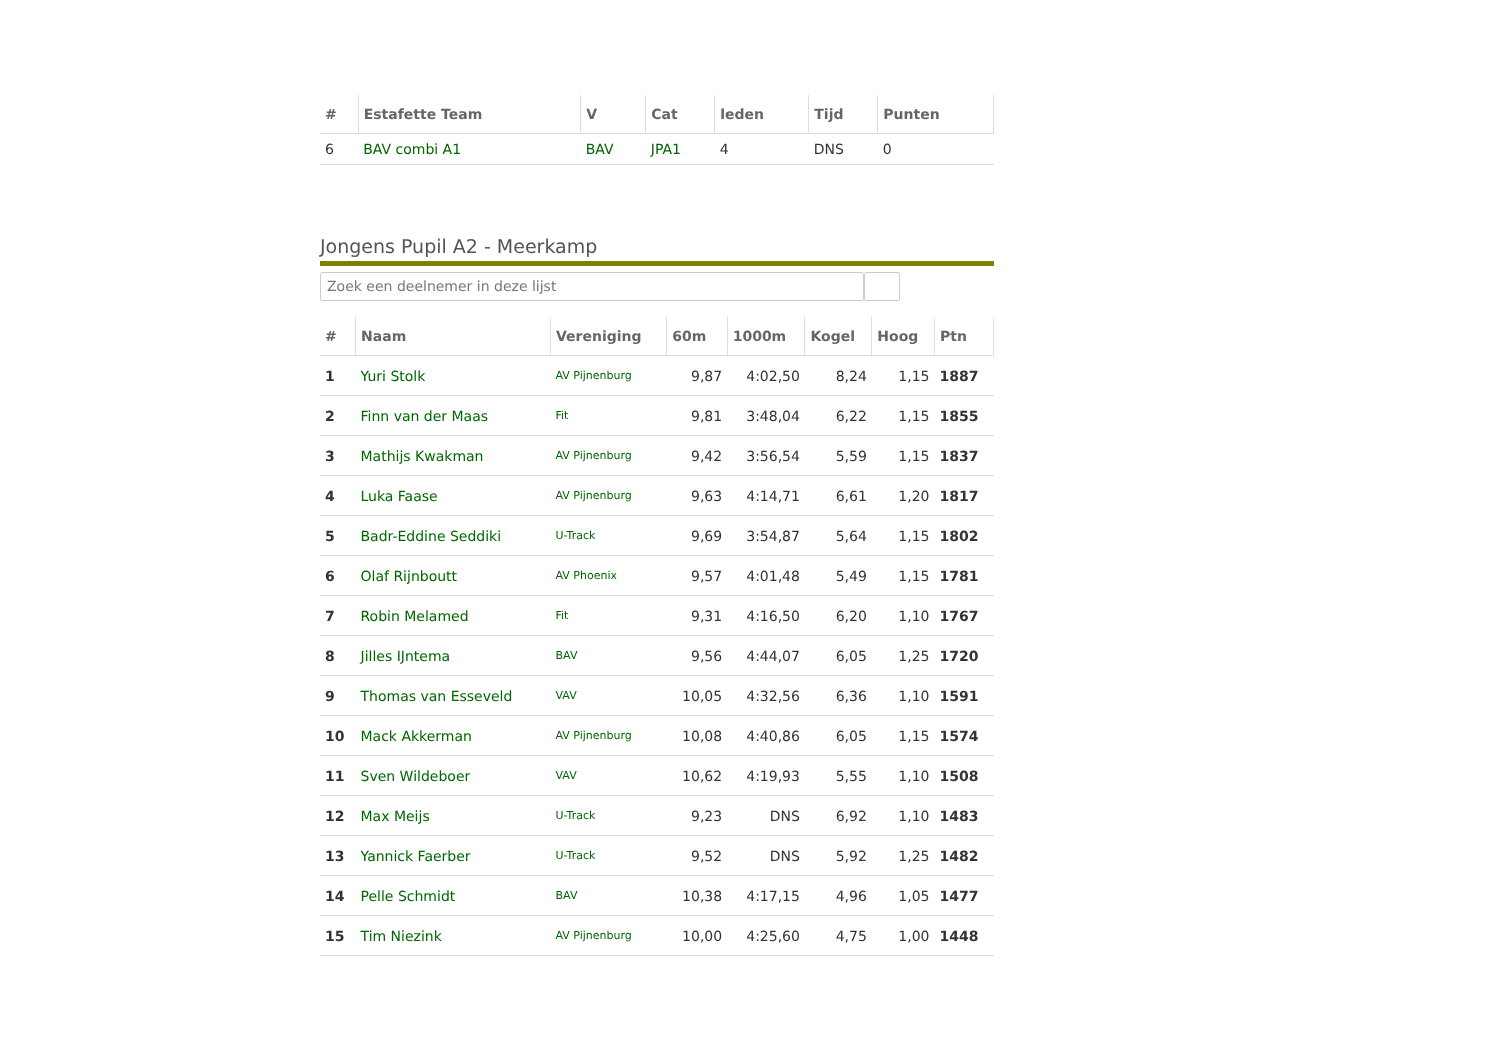| # | Estafette Team | V | Cat | leden | Tijd | Punten |
| --- | --- | --- | --- | --- | --- | --- |
| 6 | BAV combi A1 | BAV | JPA1 | 4 | DNS | 0 |
Jongens Pupil A2 - Meerkamp
Zoek een deelnemer in deze lijst
| # | Naam | Vereniging | 60m | 1000m | Kogel | Hoog | Ptn |
| --- | --- | --- | --- | --- | --- | --- | --- |
| 1 | Yuri Stolk | AV Pijnenburg | 9,87 | 4:02,50 | 8,24 | 1,15 | 1887 |
| 2 | Finn van der Maas | Fit | 9,81 | 3:48,04 | 6,22 | 1,15 | 1855 |
| 3 | Mathijs Kwakman | AV Pijnenburg | 9,42 | 3:56,54 | 5,59 | 1,15 | 1837 |
| 4 | Luka Faase | AV Pijnenburg | 9,63 | 4:14,71 | 6,61 | 1,20 | 1817 |
| 5 | Badr-Eddine Seddiki | U-Track | 9,69 | 3:54,87 | 5,64 | 1,15 | 1802 |
| 6 | Olaf Rijnboutt | AV Phoenix | 9,57 | 4:01,48 | 5,49 | 1,15 | 1781 |
| 7 | Robin Melamed | Fit | 9,31 | 4:16,50 | 6,20 | 1,10 | 1767 |
| 8 | Jilles IJntema | BAV | 9,56 | 4:44,07 | 6,05 | 1,25 | 1720 |
| 9 | Thomas van Esseveld | VAV | 10,05 | 4:32,56 | 6,36 | 1,10 | 1591 |
| 10 | Mack Akkerman | AV Pijnenburg | 10,08 | 4:40,86 | 6,05 | 1,15 | 1574 |
| 11 | Sven Wildeboer | VAV | 10,62 | 4:19,93 | 5,55 | 1,10 | 1508 |
| 12 | Max Meijs | U-Track | 9,23 | DNS | 6,92 | 1,10 | 1483 |
| 13 | Yannick Faerber | U-Track | 9,52 | DNS | 5,92 | 1,25 | 1482 |
| 14 | Pelle Schmidt | BAV | 10,38 | 4:17,15 | 4,96 | 1,05 | 1477 |
| 15 | Tim Niezink | AV Pijnenburg | 10,00 | 4:25,60 | 4,75 | 1,00 | 1448 |